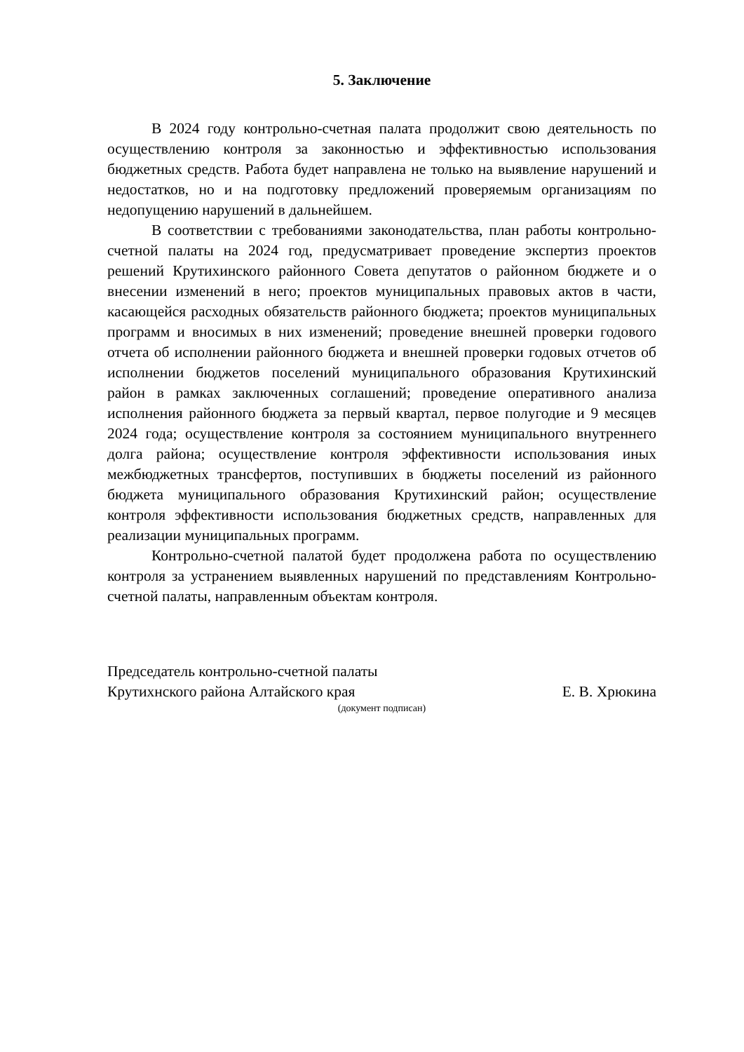5. Заключение
В 2024 году контрольно-счетная палата продолжит свою деятельность по осуществлению контроля за законностью и эффективностью использования бюджетных средств. Работа будет направлена не только на выявление нарушений и недостатков, но и на подготовку предложений проверяемым организациям по недопущению нарушений в дальнейшем.
В соответствии с требованиями законодательства, план работы контрольно-счетной палаты на 2024 год, предусматривает проведение экспертиз проектов решений Крутихинского районного Совета депутатов о районном бюджете и о внесении изменений в него; проектов муниципальных правовых актов в части, касающейся расходных обязательств районного бюджета; проектов муниципальных программ и вносимых в них изменений; проведение внешней проверки годового отчета об исполнении районного бюджета и внешней проверки годовых отчетов об исполнении бюджетов поселений муниципального образования Крутихинский район в рамках заключенных соглашений; проведение оперативного анализа исполнения районного бюджета за первый квартал, первое полугодие и 9 месяцев 2024 года; осуществление контроля за состоянием муниципального внутреннего долга района; осуществление контроля эффективности использования иных межбюджетных трансфертов, поступивших в бюджеты поселений из районного бюджета муниципального образования Крутихинский район; осуществление контроля эффективности использования бюджетных средств, направленных для реализации муниципальных программ.
Контрольно-счетной палатой будет продолжена работа по осуществлению контроля за устранением выявленных нарушений по представлениям Контрольно-счетной палаты, направленным объектам контроля.
Председатель контрольно-счетной палаты
Крутихнского района Алтайского края Е. В. Хрюкина
(документ подписан)